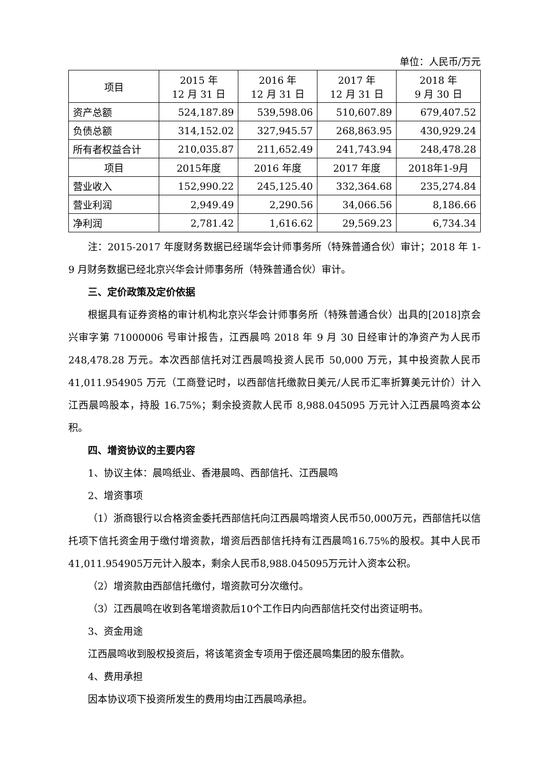单位：人民币/万元
| 项目 | 2015 年 12 月 31 日 | 2016 年 12 月 31 日 | 2017 年 12 月 31 日 | 2018 年 9 月 30 日 |
| --- | --- | --- | --- | --- |
| 资产总额 | 524,187.89 | 539,598.06 | 510,607.89 | 679,407.52 |
| 负债总额 | 314,152.02 | 327,945.57 | 268,863.95 | 430,929.24 |
| 所有者权益合计 | 210,035.87 | 211,652.49 | 241,743.94 | 248,478.28 |
| 项目 | 2015年度 | 2016 年度 | 2017 年度 | 2018年1-9月 |
| 营业收入 | 152,990.22 | 245,125.40 | 332,364.68 | 235,274.84 |
| 营业利润 | 2,949.49 | 2,290.56 | 34,066.56 | 8,186.66 |
| 净利润 | 2,781.42 | 1,616.62 | 29,569.23 | 6,734.34 |
注：2015-2017 年度财务数据已经瑞华会计师事务所（特殊普通合伙）审计；2018 年 1-9 月财务数据已经北京兴华会计师事务所（特殊普通合伙）审计。
三、定价政策及定价依据
根据具有证券资格的审计机构北京兴华会计师事务所（特殊普通合伙）出具的[2018]京会兴审字第 71000006 号审计报告，江西晨鸣 2018 年 9 月 30 日经审计的净资产为人民币 248,478.28 万元。本次西部信托对江西晨鸣投资人民币 50,000 万元，其中投资款人民币 41,011.954905 万元（工商登记时，以西部信托缴款日美元/人民币汇率折算美元计价）计入江西晨鸣股本，持股 16.75%；剩余投资款人民币 8,988.045095 万元计入江西晨鸣资本公积。
四、增资协议的主要内容
1、协议主体：晨鸣纸业、香港晨鸣、西部信托、江西晨鸣
2、增资事项
（1）浙商银行以合格资金委托西部信托向江西晨鸣增资人民币50,000万元，西部信托以信托项下信托资金用于缴付增资款，增资后西部信托持有江西晨鸣16.75%的股权。其中人民币41,011.954905万元计入股本，剩余人民币8,988.045095万元计入资本公积。
（2）增资款由西部信托缴付，增资款可分次缴付。
（3）江西晨鸣在收到各笔增资款后10个工作日内向西部信托交付出资证明书。
3、资金用途
江西晨鸣收到股权投资后，将该笔资金专项用于偿还晨鸣集团的股东借款。
4、费用承担
因本协议项下投资所发生的费用均由江西晨鸣承担。